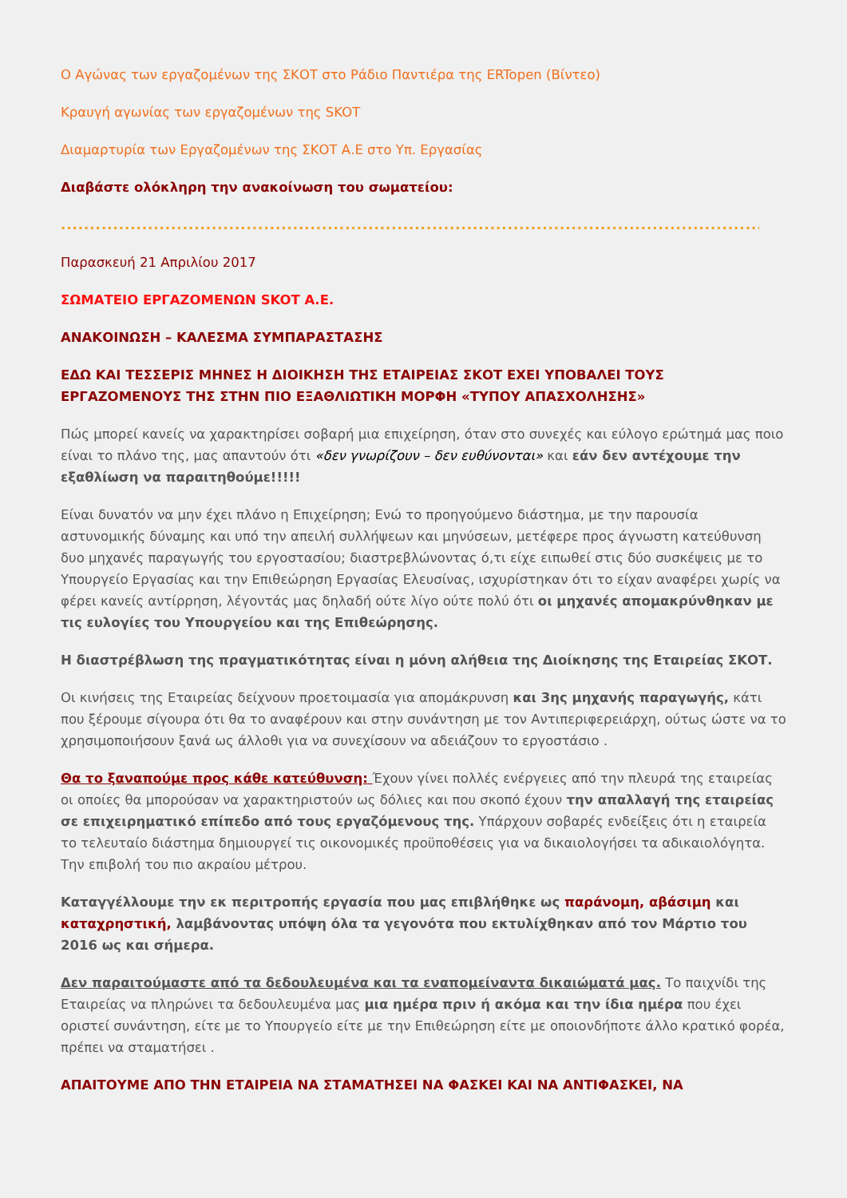Ο Αγώνας των εργαζομένων της ΣΚΟΤ στο Ράδιο Παντιέρα της ERTopen (Βίντεο)
Κραυγή αγωνίας των εργαζομένων της SKOT
Διαμαρτυρία των Εργαζομένων της ΣΚΟΤ Α.Ε στο Υπ. Εργασίας
Διαβάστε ολόκληρη την ανακοίνωση του σωματείου:
......................................................................................................................................................
Παρασκευή 21 Απριλίου 2017
ΣΩΜΑΤΕΙΟ ΕΡΓΑΖΟΜΕΝΩΝ SKOT Α.Ε.
ΑΝΑΚΟΙΝΩΣΗ – ΚΑΛΕΣΜΑ ΣΥΜΠΑΡΑΣΤΑΣΗΣ
ΕΔΩ ΚΑΙ ΤΕΣΣΕΡΙΣ ΜΗΝΕΣ Η ΔΙΟΙΚΗΣΗ ΤΗΣ ΕΤΑΙΡΕΙΑΣ ΣΚΟΤ ΕΧΕΙ ΥΠΟΒΑΛΕΙ ΤΟΥΣ ΕΡΓΑΖΟΜΕΝΟΥΣ ΤΗΣ ΣΤΗΝ ΠΙΟ ΕΞΑΘΛΙΩΤΙΚΗ ΜΟΡΦΗ «ΤΥΠΟΥ ΑΠΑΣΧΟΛΗΣΗΣ»
Πώς μπορεί κανείς να χαρακτηρίσει σοβαρή μια επιχείρηση, όταν στο συνεχές και εύλογο ερώτημά μας ποιο είναι το πλάνο της, μας απαντούν ότι «δεν γνωρίζουν – δεν ευθύνονται» και εάν δεν αντέχουμε την εξαθλίωση να παραιτηθούμε!!!!!
Είναι δυνατόν να μην έχει πλάνο η Επιχείρηση; Ενώ το προηγούμενο διάστημα, με την παρουσία αστυνομικής δύναμης και υπό την απειλή συλλήψεων και μηνύσεων, μετέφερε προς άγνωστη κατεύθυνση δυο μηχανές παραγωγής του εργοστασίου; διαστρεβλώνοντας ό,τι είχε ειπωθεί στις δύο συσκέψεις με το Υπουργείο Εργασίας και την Επιθεώρηση Εργασίας Ελευσίνας, ισχυρίστηκαν ότι το είχαν αναφέρει χωρίς να φέρει κανείς αντίρρηση, λέγοντάς μας δηλαδή ούτε λίγο ούτε πολύ ότι οι μηχανές απομακρύνθηκαν με τις ευλογίες του Υπουργείου και της Επιθεώρησης.
Η διαστρέβλωση της πραγματικότητας είναι η μόνη αλήθεια της Διοίκησης της Εταιρείας ΣΚΟΤ.
Οι κινήσεις της Εταιρείας δείχνουν προετοιμασία για απομάκρυνση και 3ης μηχανής παραγωγής, κάτι που ξέρουμε σίγουρα ότι θα το αναφέρουν και στην συνάντηση με τον Αντιπεριφερειάρχη, ούτως ώστε να το χρησιμοποιήσουν ξανά ως άλλοθι για να συνεχίσουν να αδειάζουν το εργοστάσιο .
Θα το ξαναπούμε προς κάθε κατεύθυνση: Έχουν γίνει πολλές ενέργειες από την πλευρά της εταιρείας οι οποίες θα μπορούσαν να χαρακτηριστούν ως δόλιες και που σκοπό έχουν την απαλλαγή της εταιρείας σε επιχειρηματικό επίπεδο από τους εργαζόμενους της. Υπάρχουν σοβαρές ενδείξεις ότι η εταιρεία το τελευταίο διάστημα δημιουργεί τις οικονομικές προϋποθέσεις για να δικαιολογήσει τα αδικαιολόγητα. Την επιβολή του πιο ακραίου μέτρου.
Καταγγέλλουμε την εκ περιτροπής εργασία που μας επιβλήθηκε ως παράνομη, αβάσιμη και καταχρηστική, λαμβάνοντας υπόψη όλα τα γεγονότα που εκτυλίχθηκαν από τον Μάρτιο του 2016 ως και σήμερα.
Δεν παραιτούμαστε από τα δεδουλευμένα και τα εναπομείναντα δικαιώματά μας. Το παιχνίδι της Εταιρείας να πληρώνει τα δεδουλευμένα μας μια ημέρα πριν ή ακόμα και την ίδια ημέρα που έχει οριστεί συνάντηση, είτε με το Υπουργείο είτε με την Επιθεώρηση είτε με οποιονδήποτε άλλο κρατικό φορέα, πρέπει να σταματήσει .
ΑΠΑΙΤΟΥΜΕ ΑΠΟ ΤΗΝ ΕΤΑΙΡΕΙΑ ΝΑ ΣΤΑΜΑΤΗΣΕΙ ΝΑ ΦΑΣΚΕΙ ΚΑΙ ΝΑ ΑΝΤΙΦΑΣΚΕΙ, ΝΑ